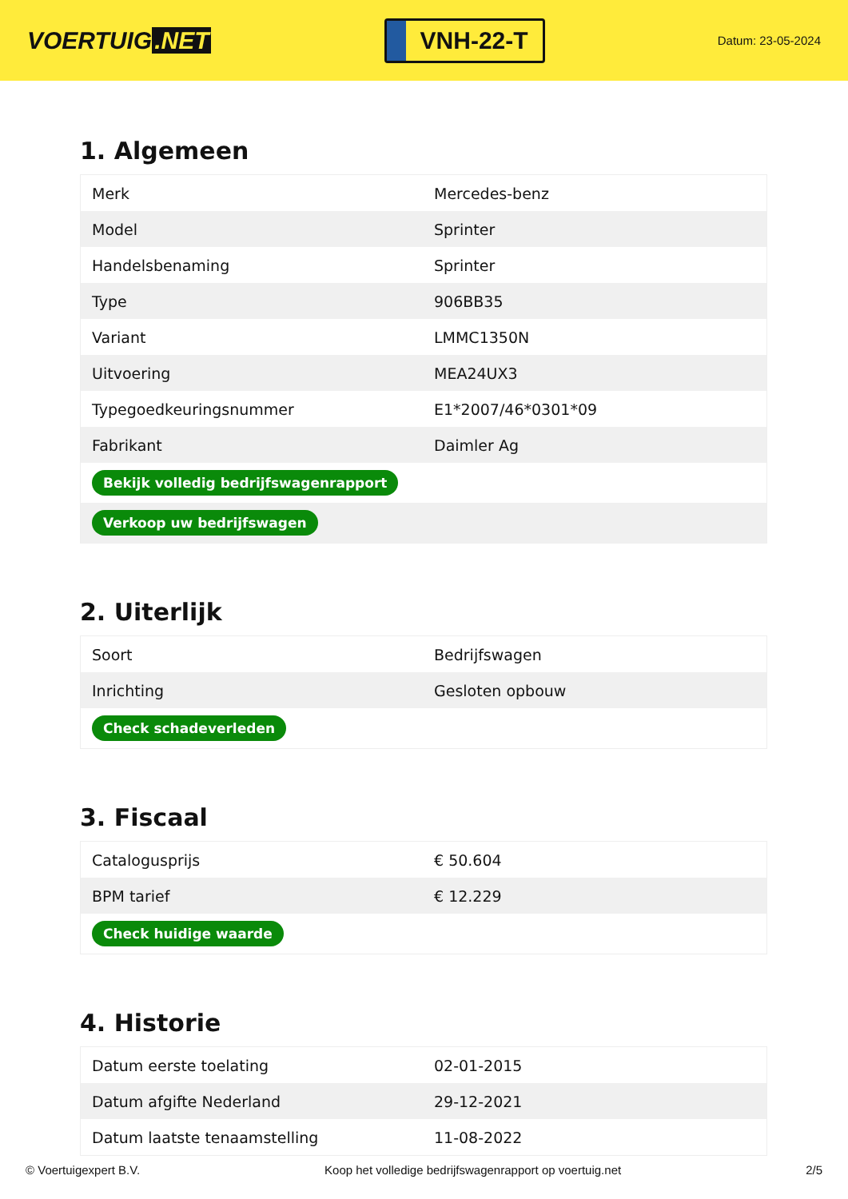VOERTUIG.NET
VNH-22-T
Datum: 23-05-2024
1. Algemeen
| Merk | Mercedes-benz |
| Model | Sprinter |
| Handelsbenaming | Sprinter |
| Type | 906BB35 |
| Variant | LMMC1350N |
| Uitvoering | MEA24UX3 |
| Typegoedkeuringsnummer | E1*2007/46*0301*09 |
| Fabrikant | Daimler Ag |
| Bekijk volledig bedrijfswagenrapport | |
| Verkoop uw bedrijfswagen | |
2. Uiterlijk
| Soort | Bedrijfswagen |
| Inrichting | Gesloten opbouw |
| Check schadeverleden | |
3. Fiscaal
| Catalogusprijs | € 50.604 |
| BPM tarief | € 12.229 |
| Check huidige waarde | |
4. Historie
| Datum eerste toelating | 02-01-2015 |
| Datum afgifte Nederland | 29-12-2021 |
| Datum laatste tenaamstelling | 11-08-2022 |
© Voertuigexpert B.V. Koop het volledige bedrijfswagenrapport op voertuig.net 2/5